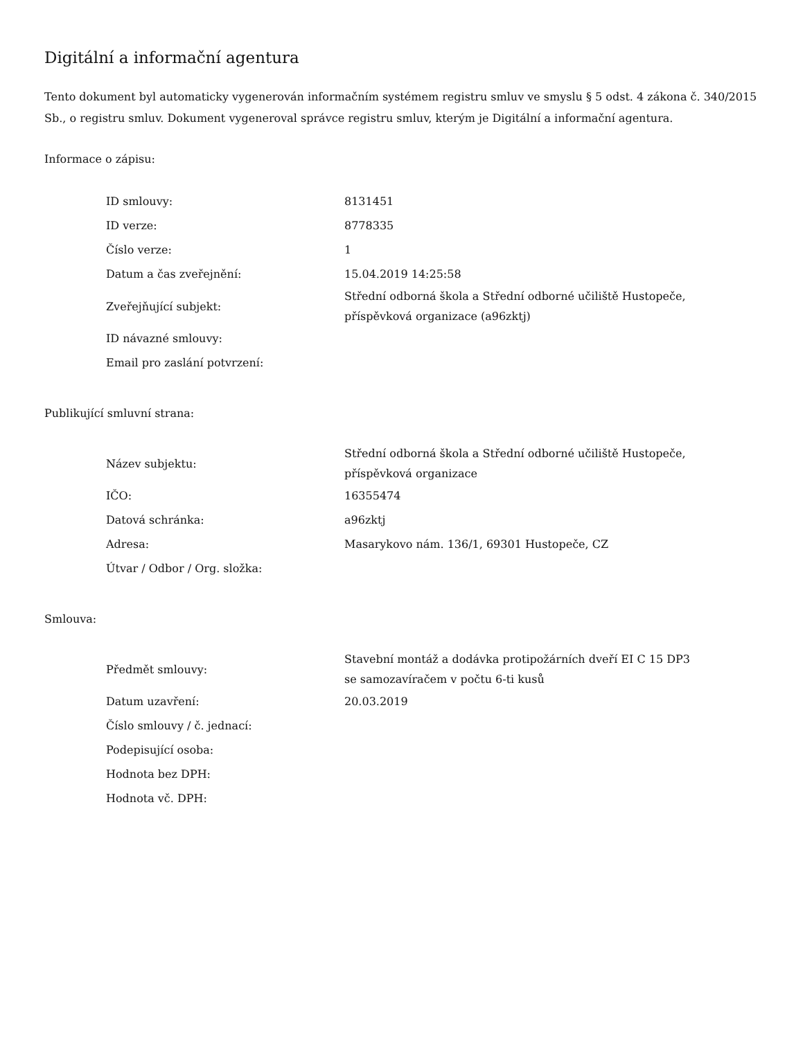Digitální a informační agentura
Tento dokument byl automaticky vygenerován informačním systémem registru smluv ve smyslu § 5 odst. 4 zákona č. 340/2015 Sb., o registru smluv. Dokument vygeneroval správce registru smluv, kterým je Digitální a informační agentura.
Informace o zápisu:
| ID smlouvy: | 8131451 |
| ID verze: | 8778335 |
| Číslo verze: | 1 |
| Datum a čas zveřejnění: | 15.04.2019 14:25:58 |
| Zveřejňující subjekt: | Střední odborná škola a Střední odborné učiliště Hustopeče, příspěvková organizace (a96zktj) |
| ID návazné smlouvy: | |
| Email pro zaslání potvrzení: | |
Publikující smluvní strana:
| Název subjektu: | Střední odborná škola a Střední odborné učiliště Hustopeče, příspěvková organizace |
| IČO: | 16355474 |
| Datová schránka: | a96zktj |
| Adresa: | Masarykovo nám. 136/1, 69301 Hustopeče, CZ |
| Útvar / Odbor / Org. složka: | |
Smlouva:
| Předmět smlouvy: | Stavební montáž a dodávka protipožárních dveří EI C 15 DP3 se samozavíračem v počtu 6-ti kusů |
| Datum uzavření: | 20.03.2019 |
| Číslo smlouvy / č. jednací: | |
| Podepisující osoba: | |
| Hodnota bez DPH: | |
| Hodnota vč. DPH: | |